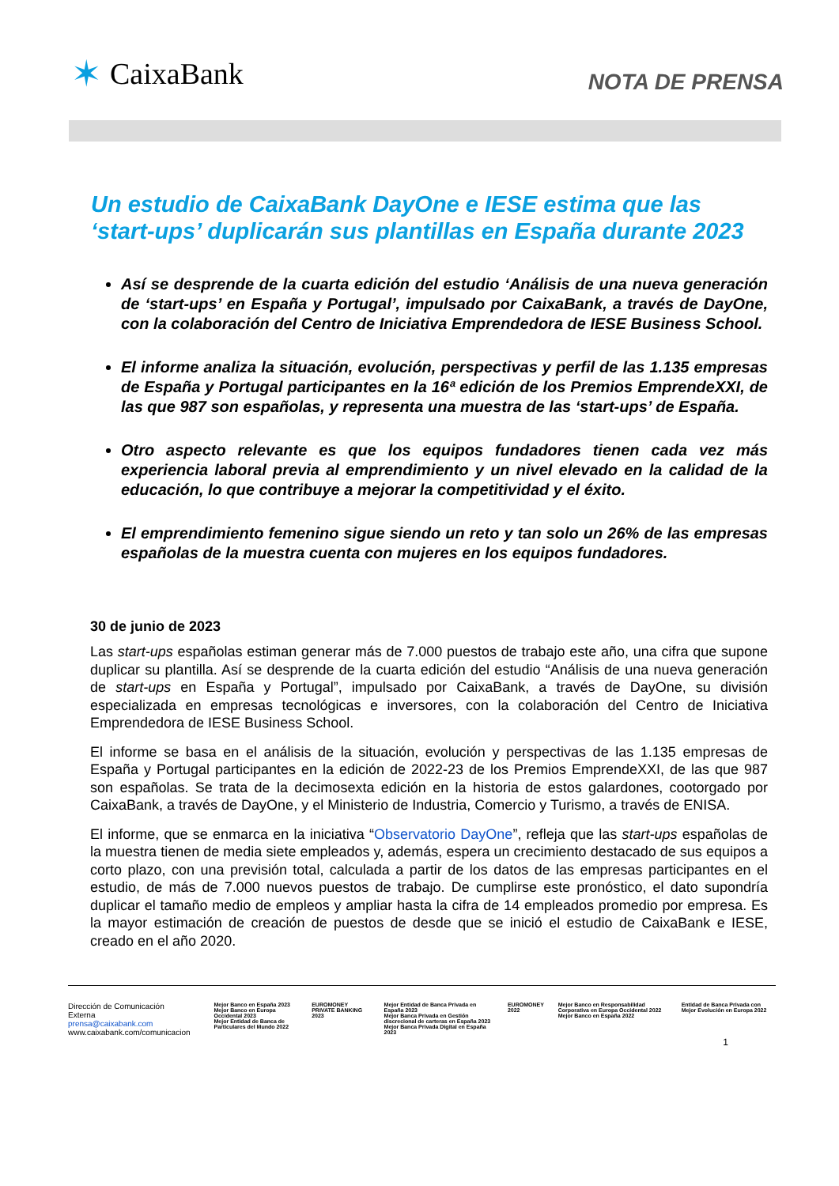✶ CaixaBank
NOTA DE PRENSA
Un estudio de CaixaBank DayOne e IESE estima que las ‘start-ups’ duplicarán sus plantillas en España durante 2023
Así se desprende de la cuarta edición del estudio ‘Análisis de una nueva generación de ‘start-ups’ en España y Portugal’, impulsado por CaixaBank, a través de DayOne, con la colaboración del Centro de Iniciativa Emprendedora de IESE Business School.
El informe analiza la situación, evolución, perspectivas y perfil de las 1.135 empresas de España y Portugal participantes en la 16ª edición de los Premios EmprendeXXI, de las que 987 son españolas, y representa una muestra de las ‘start-ups’ de España.
Otro aspecto relevante es que los equipos fundadores tienen cada vez más experiencia laboral previa al emprendimiento y un nivel elevado en la calidad de la educación, lo que contribuye a mejorar la competitividad y el éxito.
El emprendimiento femenino sigue siendo un reto y tan solo un 26% de las empresas españolas de la muestra cuenta con mujeres en los equipos fundadores.
30 de junio de 2023
Las start-ups españolas estiman generar más de 7.000 puestos de trabajo este año, una cifra que supone duplicar su plantilla. Así se desprende de la cuarta edición del estudio “Análisis de una nueva generación de start-ups en España y Portugal”, impulsado por CaixaBank, a través de DayOne, su división especializada en empresas tecnológicas e inversores, con la colaboración del Centro de Iniciativa Emprendedora de IESE Business School.
El informe se basa en el análisis de la situación, evolución y perspectivas de las 1.135 empresas de España y Portugal participantes en la edición de 2022-23 de los Premios EmprendeXXI, de las que 987 son españolas. Se trata de la decimosexta edición en la historia de estos galardones, cootorgado por CaixaBank, a través de DayOne, y el Ministerio de Industria, Comercio y Turismo, a través de ENISA.
El informe, que se enmarca en la iniciativa “Observatorio DayOne”, refleja que las start-ups españolas de la muestra tienen de media siete empleados y, además, espera un crecimiento destacado de sus equipos a corto plazo, con una previsión total, calculada a partir de los datos de las empresas participantes en el estudio, de más de 7.000 nuevos puestos de trabajo. De cumplirse este pronóstico, el dato supondría duplicar el tamaño medio de empleos y ampliar hasta la cifra de 14 empleados promedio por empresa. Es la mayor estimación de creación de puestos de desde que se inició el estudio de CaixaBank e IESE, creado en el año 2020.
Dirección de Comunicación Externa
prensa@caixabank.com
www.caixabank.com/comunicacion
Mejor Banco en España 2023
Mejor Banco en Europa Occidental 2023
Mejor Entidad de Banca de Particulares del Mundo 2022
EUROMONEY PRIVATE BANKING 2023 Mejor Entidad de Banca Privada en España 2023
Mejor Banca Privada en Gestión discrecional de carteras en España 2023
Mejor Banca Privada Digital en España 2023
EUROMONEY 2022 Mejor Banco en Responsabilidad Corporativa en Europa Occidental 2022
Mejor Banco en España 2022
Entidad de Banca Privada con Mejor Evolución en Europa 2022
1